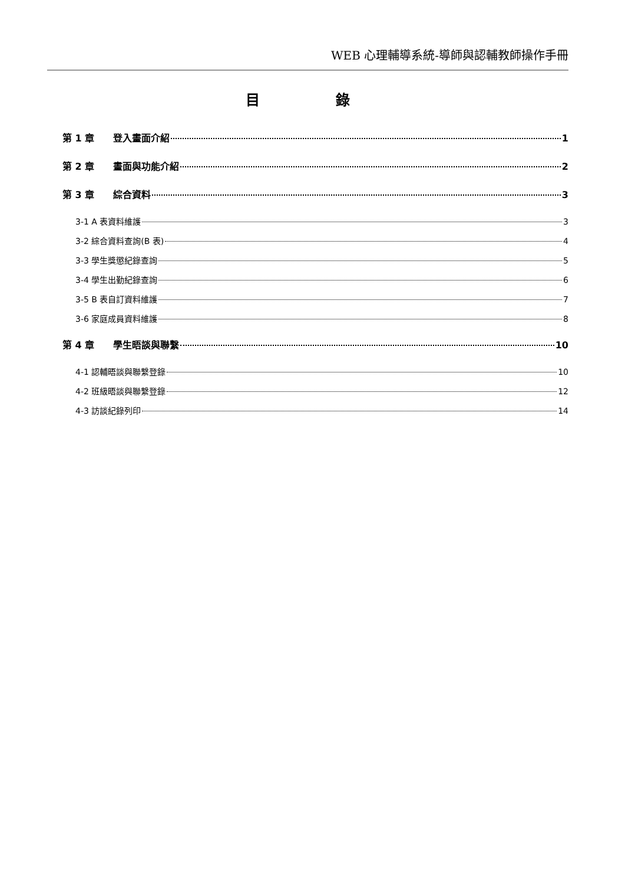WEB 心理輔導系統-導師與認輔教師操作手冊
目 錄
第 1 章 登入畫面介紹 1
第 2 章 畫面與功能介紹 2
第 3 章 綜合資料 3
3-1 A 表資料維護 3
3-2 綜合資料查詢(B 表) 4
3-3 學生獎懲紀錄查詢 5
3-4 學生出勤紀錄查詢 6
3-5 B 表自訂資料維護 7
3-6 家庭成員資料維護 8
第 4 章 學生晤談與聯繫 10
4-1 認輔晤談與聯繫登錄 10
4-2 班級晤談與聯繫登錄 12
4-3 訪談紀錄列印 14